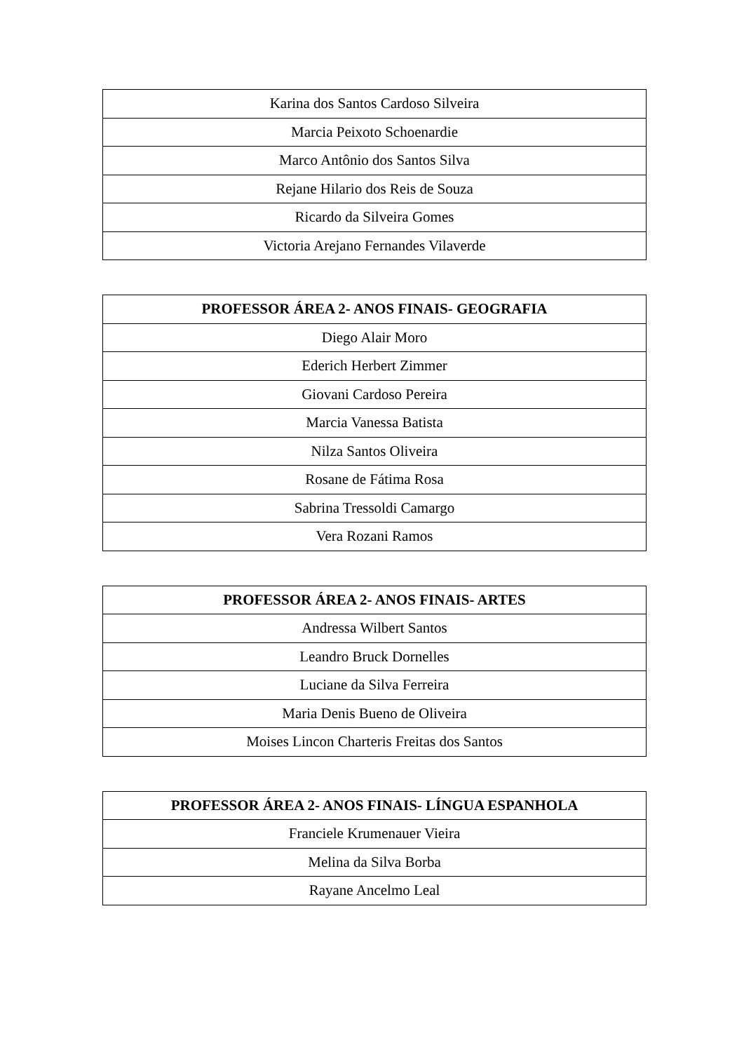| Karina dos Santos Cardoso Silveira |
| Marcia Peixoto Schoenardie |
| Marco Antônio dos Santos Silva |
| Rejane Hilario dos Reis de Souza |
| Ricardo da Silveira Gomes |
| Victoria Arejano Fernandes Vilaverde |
| PROFESSOR ÁREA 2- ANOS FINAIS- GEOGRAFIA |
| --- |
| Diego Alair Moro |
| Ederich Herbert Zimmer |
| Giovani Cardoso Pereira |
| Marcia Vanessa Batista |
| Nilza Santos Oliveira |
| Rosane de Fátima Rosa |
| Sabrina Tressoldi Camargo |
| Vera Rozani Ramos |
| PROFESSOR ÁREA 2- ANOS FINAIS- ARTES |
| --- |
| Andressa Wilbert Santos |
| Leandro Bruck Dornelles |
| Luciane da Silva Ferreira |
| Maria Denis Bueno de Oliveira |
| Moises Lincon Charteris Freitas dos Santos |
| PROFESSOR ÁREA 2- ANOS FINAIS- LÍNGUA ESPANHOLA |
| --- |
| Franciele Krumenauer Vieira |
| Melina da Silva Borba |
| Rayane Ancelmo Leal |